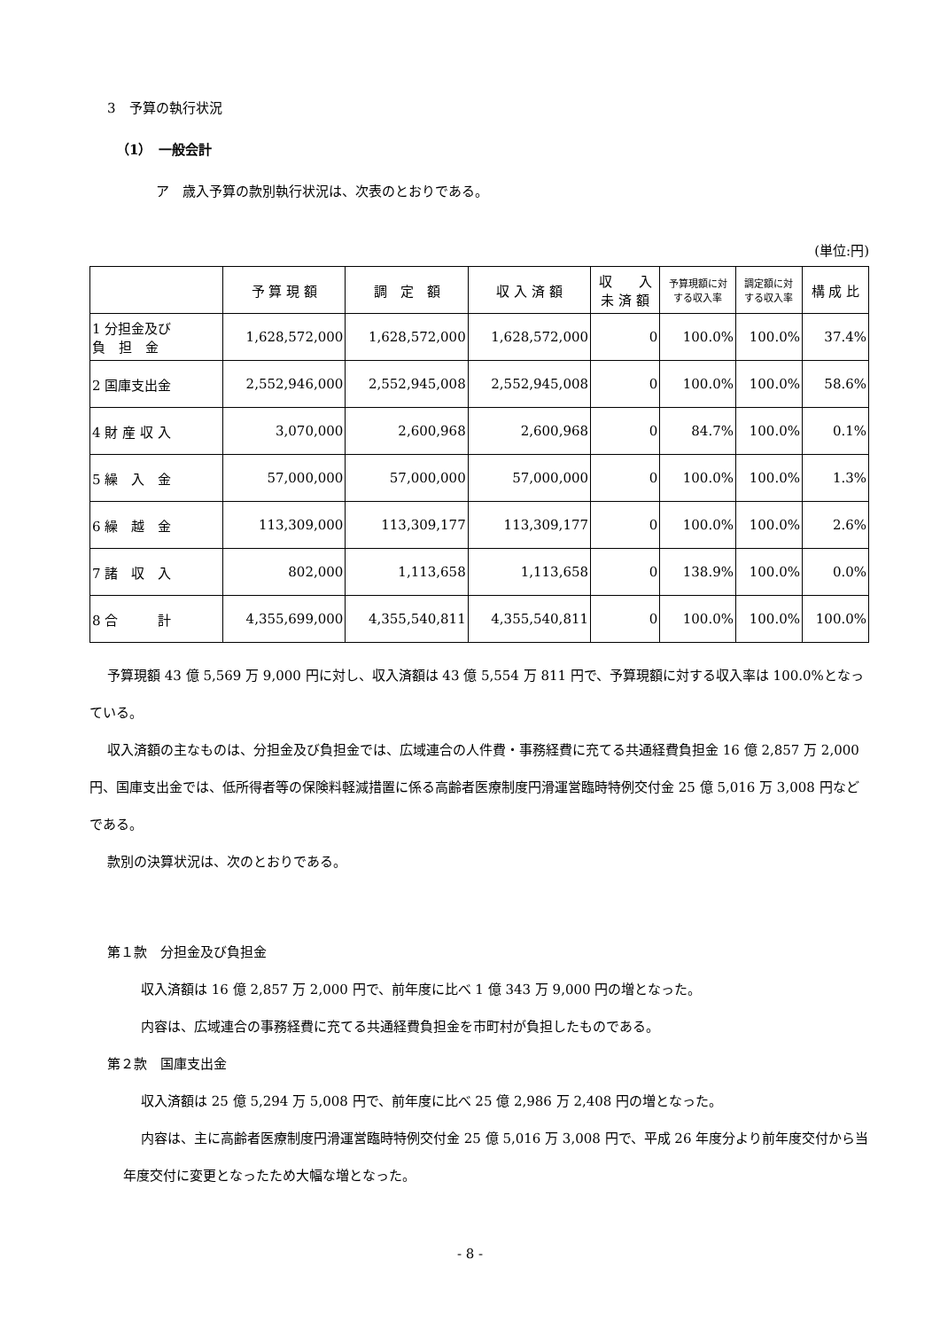3　予算の執行状況
（1）　一般会計
ア　歳入予算の款別執行状況は、次表のとおりである。
(単位:円)
| | 予 算 現 額 | 調 定 額 | 収 入 済 額 | 収 入 未 済 額 | 予算現額に対 する収入率 | 調定額に対 する収入率 | 構 成 比 |
| --- | --- | --- | --- | --- | --- | --- | --- |
| 1 分担金及び 負 担 金 | 1,628,572,000 | 1,628,572,000 | 1,628,572,000 | 0 | 100.0% | 100.0% | 37.4% |
| 2 国庫支出金 | 2,552,946,000 | 2,552,945,008 | 2,552,945,008 | 0 | 100.0% | 100.0% | 58.6% |
| 4 財 産 収 入 | 3,070,000 | 2,600,968 | 2,600,968 | 0 | 84.7% | 100.0% | 0.1% |
| 5 繰 入 金 | 57,000,000 | 57,000,000 | 57,000,000 | 0 | 100.0% | 100.0% | 1.3% |
| 6 繰 越 金 | 113,309,000 | 113,309,177 | 113,309,177 | 0 | 100.0% | 100.0% | 2.6% |
| 7 諸 収 入 | 802,000 | 1,113,658 | 1,113,658 | 0 | 138.9% | 100.0% | 0.0% |
| 8 合 計 | 4,355,699,000 | 4,355,540,811 | 4,355,540,811 | 0 | 100.0% | 100.0% | 100.0% |
予算現額 43 億 5,569 万 9,000 円に対し、収入済額は 43 億 5,554 万 811 円で、予算現額に対する収入率は 100.0%となっている。
収入済額の主なものは、分担金及び負担金では、広域連合の人件費・事務経費に充てる共通経費負担金 16 億 2,857 万 2,000 円、国庫支出金では、低所得者等の保険料軽減措置に係る高齢者医療制度円滑運営臨時特例交付金 25 億 5,016 万 3,008 円などである。
款別の決算状況は、次のとおりである。
第１款　分担金及び負担金
収入済額は 16 億 2,857 万 2,000 円で、前年度に比べ 1 億 343 万 9,000 円の増となった。
内容は、広域連合の事務経費に充てる共通経費負担金を市町村が負担したものである。
第２款　国庫支出金
収入済額は 25 億 5,294 万 5,008 円で、前年度に比べ 25 億 2,986 万 2,408 円の増となった。
内容は、主に高齢者医療制度円滑運営臨時特例交付金 25 億 5,016 万 3,008 円で、平成 26 年度分より前年度交付から当年度交付に変更となったため大幅な増となった。
- 8 -